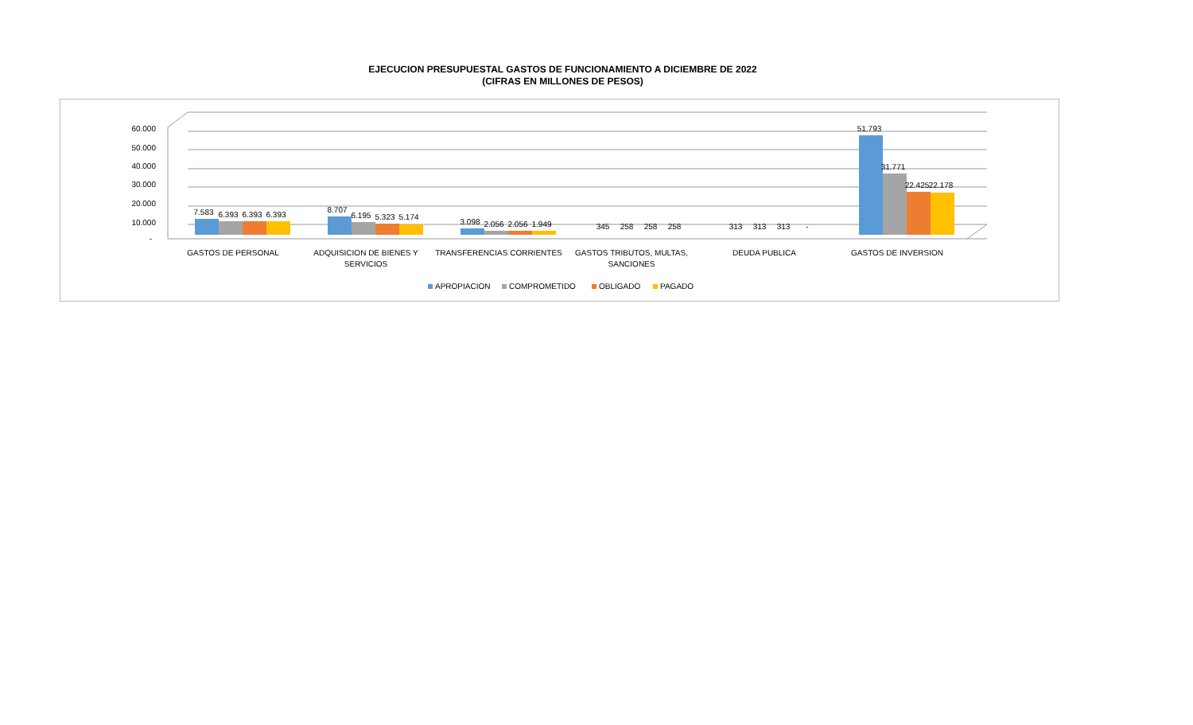EJECUCION PRESUPUESTAL GASTOS DE FUNCIONAMIENTO A DICIEMBRE DE 2022
(CIFRAS EN MILLONES DE PESOS)
60.000
50.000
40.000
30.000
20.000
10.000
-
7.583
6.393
6.393
6.393
8.707
6.195
5.323
5.174
3.098
2.056
2.056
1.949
345
258
258
258
313
313
313
-
51.793
31.771
22.425
22.178
GASTOS DE PERSONAL
ADQUISICION DE BIENES Y
SERVICIOS
TRANSFERENCIAS CORRIENTES
GASTOS TRIBUTOS, MULTAS,
SANCIONES
DEUDA PUBLICA
GASTOS DE INVERSION
APROPIACION
COMPROMETIDO
OBLIGADO
PAGADO